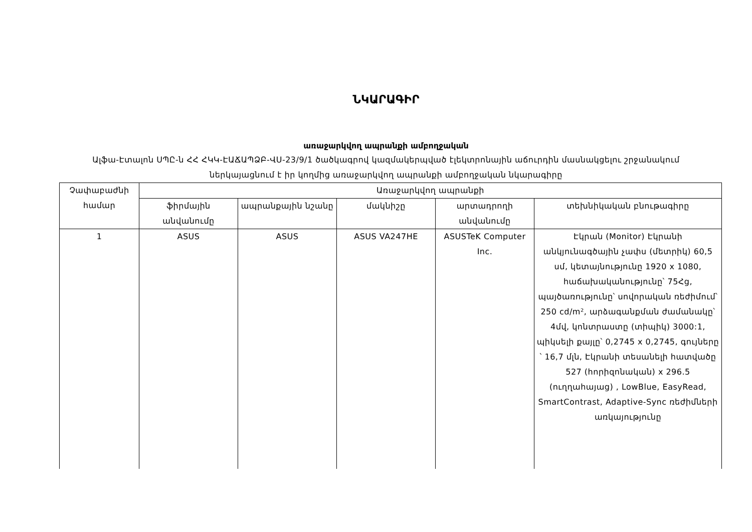ՆԿԱՐԱԳԻՐ
առաջարկվող ապրանքի ամբողջական
Ալֆա-Էտալոն ՍՊԸ-ն ՀՀ ՀԿԿ-ԷԱՃԱՊՁԲ-ՎՍ-23/9/1 ծածկագրով կազմակերպված էլեկտրոնային աճուրդին մասնակցելու շրջանակում ներկայացնում է իր կողմից առաջարկվող ապրանքի ամբողջական նկարագիրը
| Չափաբաժնի համար | Առաջարկվող ապրանքի | | | | |
| --- | --- | --- | --- | --- | --- |
| | ֆիրմային անվանումը | ապրանքային նշանը | մակնիշը | արտադրողի անվանումը | տեխնիկական բնութագիրը |
| 1 | ASUS | ASUS | ASUS VA247HE | ASUSTeK Computer Inc. | Էկրան (Monitor) Էկրանի անկյունագծային չափս (մետրիկ) 60,5 սմ, կետայնությունը 1920 x 1080, հաճախականությունը՝ 75Հց, պայծառությունը՝ սովորական ռեժիմում՝ 250 cd/m², արձագանքման ժամանակը՝ 4մվ, կոնտրաստը (տիպիկ) 3000:1, պիկսելի քայլը՝ 0,2745 x 0,2745, գույները ՝ 16,7 մլն, Էկրանի տեսանելի հատվածը 527 (հորիզոնական) x 296.5 (ուղղահայաց) , LowBlue, EasyRead, SmartContrast, Adaptive-Sync ռեժիմների առկայությունը |